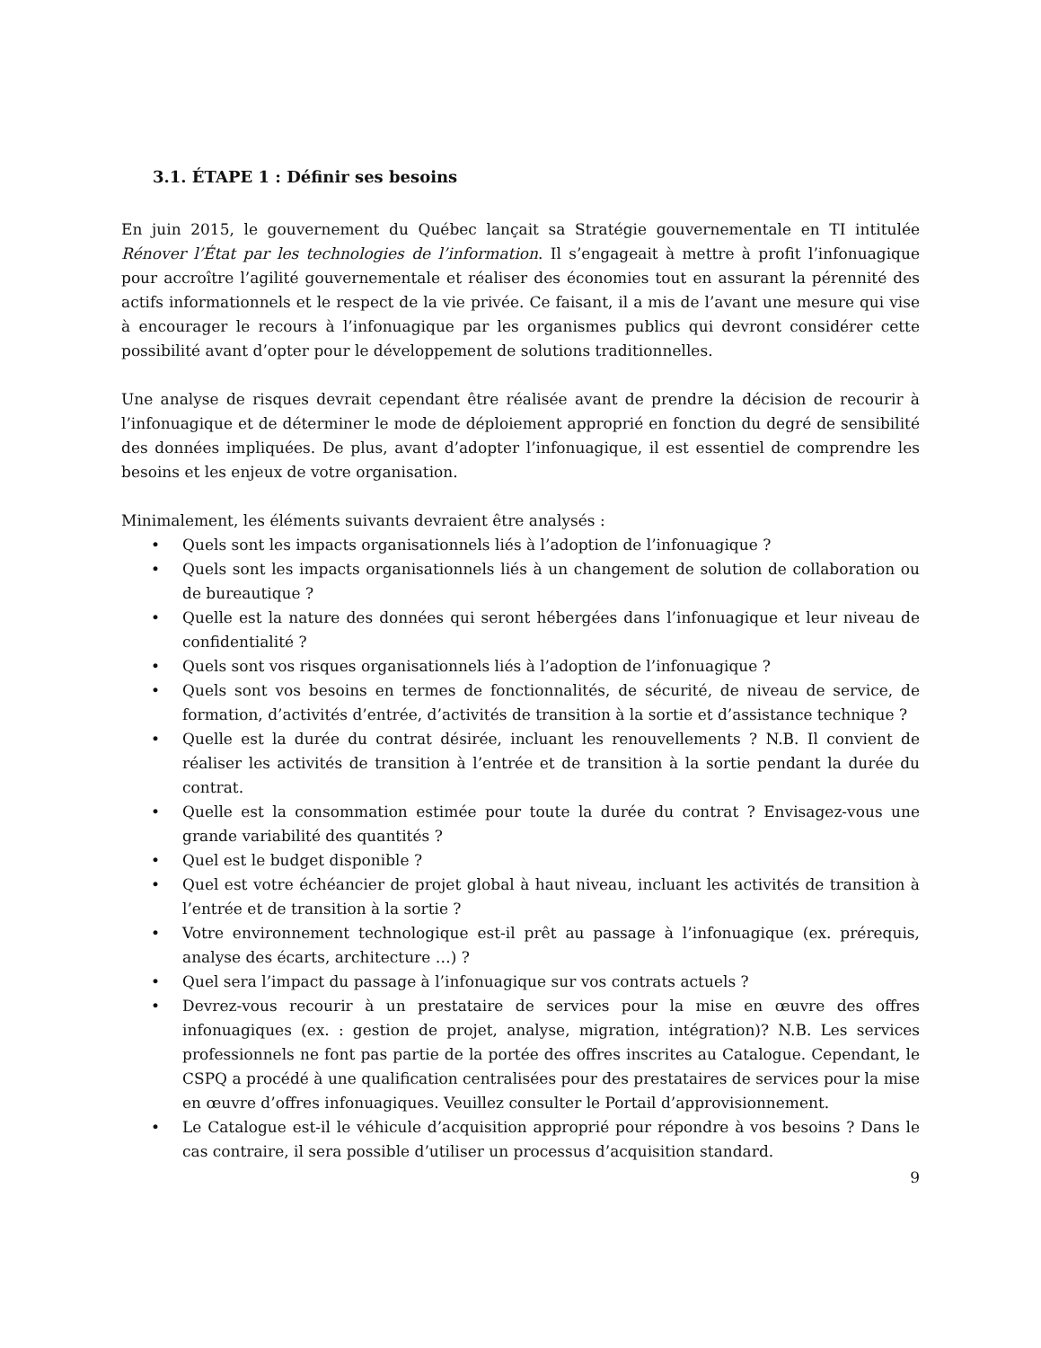3.1. ÉTAPE 1 : Définir ses besoins
En juin 2015, le gouvernement du Québec lançait sa Stratégie gouvernementale en TI intitulée Rénover l’État par les technologies de l’information. Il s’engageait à mettre à profit l’infonuagique pour accroître l’agilité gouvernementale et réaliser des économies tout en assurant la pérennité des actifs informationnels et le respect de la vie privée. Ce faisant, il a mis de l’avant une mesure qui vise à encourager le recours à l’infonuagique par les organismes publics qui devront considérer cette possibilité avant d’opter pour le développement de solutions traditionnelles.
Une analyse de risques devrait cependant être réalisée avant de prendre la décision de recourir à l’infonuagique et de déterminer le mode de déploiement approprié en fonction du degré de sensibilité des données impliquées. De plus, avant d’adopter l’infonuagique, il est essentiel de comprendre les besoins et les enjeux de votre organisation.
Minimalement, les éléments suivants devraient être analysés :
• Quels sont les impacts organisationnels liés à l’adoption de l’infonuagique ?
• Quels sont les impacts organisationnels liés à un changement de solution de collaboration ou de bureautique ?
• Quelle est la nature des données qui seront hébergées dans l’infonuagique et leur niveau de confidentialité ?
• Quels sont vos risques organisationnels liés à l’adoption de l’infonuagique ?
• Quels sont vos besoins en termes de fonctionnalités, de sécurité, de niveau de service, de formation, d’activités d’entrée, d’activités de transition à la sortie et d’assistance technique ?
• Quelle est la durée du contrat désirée, incluant les renouvellements ? N.B. Il convient de réaliser les activités de transition à l’entrée et de transition à la sortie pendant la durée du contrat.
• Quelle est la consommation estimée pour toute la durée du contrat ? Envisagez-vous une grande variabilité des quantités ?
• Quel est le budget disponible ?
• Quel est votre échéancier de projet global à haut niveau, incluant les activités de transition à l’entrée et de transition à la sortie ?
• Votre environnement technologique est-il prêt au passage à l’infonuagique (ex. prérequis, analyse des écarts, architecture …) ?
• Quel sera l’impact du passage à l’infonuagique sur vos contrats actuels ?
• Devrez-vous recourir à un prestataire de services pour la mise en œuvre des offres infonuagiques (ex. : gestion de projet, analyse, migration, intégration)? N.B. Les services professionnels ne font pas partie de la portée des offres inscrites au Catalogue. Cependant, le CSPQ a procédé à une qualification centralisées pour des prestataires de services pour la mise en œuvre d’offres infonuagiques. Veuillez consulter le Portail d’approvisionnement.
• Le Catalogue est-il le véhicule d’acquisition approprié pour répondre à vos besoins ? Dans le cas contraire, il sera possible d’utiliser un processus d’acquisition standard.
9